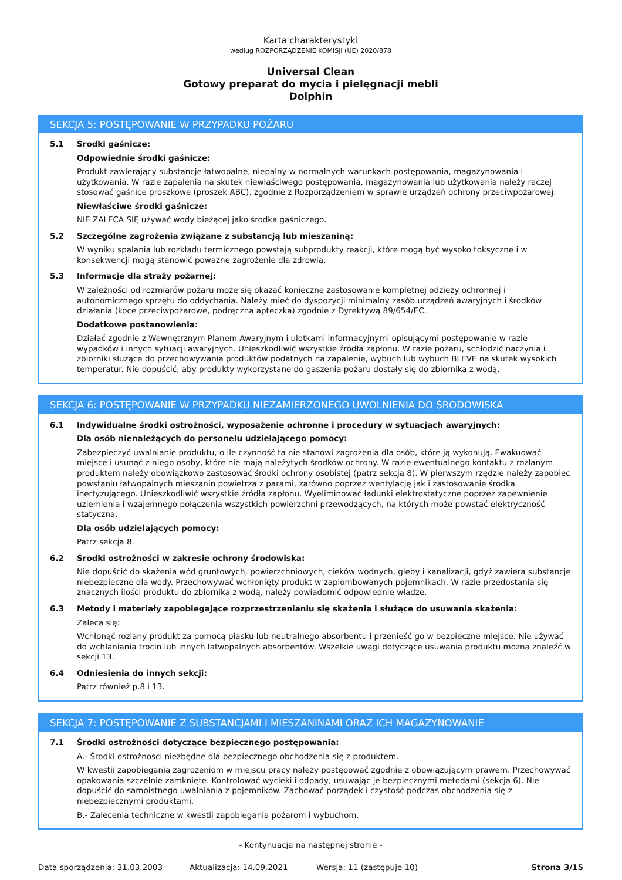Karta charakterystyki
według ROZPORZĄDZENIE KOMISJI (UE) 2020/878
Universal Clean
Gotowy preparat do mycia i pielęgnacji mebli
Dolphin
SEKCJA 5: POSTĘPOWANIE W PRZYPADKU POŻARU
5.1 Środki gaśnicze:
Odpowiednie środki gaśnicze:
Produkt zawierający substancje łatwopalne, niepalny w normalnych warunkach postępowania, magazynowania i użytkowania. W razie zapalenia na skutek niewłaściwego postępowania, magazynowania lub użytkowania należy raczej stosować gaśnice proszkowe (proszek ABC), zgodnie z Rozporządzeniem w sprawie urządzeń ochrony przeciwpożarowej.
Niewłaściwe środki gaśnicze:
NIE ZALECA SIĘ używać wody bieżącej jako środka gaśniczego.
5.2 Szczególne zagrożenia związane z substancją lub mieszaniną:
W wyniku spalania lub rozkładu termicznego powstają subprodukty reakcji, które mogą być wysoko toksyczne i w konsekwencji mogą stanowić poważne zagrożenie dla zdrowia.
5.3 Informacje dla straży pożarnej:
W zależności od rozmiarów pożaru może się okazać konieczne zastosowanie kompletnej odzieży ochronnej i autonomicznego sprzętu do oddychania. Należy mieć do dyspozycji minimalny zasób urządzeń awaryjnych i środków działania (koce przeciwpożarowe, podręczna apteczka) zgodnie z Dyrektywą 89/654/EC.
Dodatkowe postanowienia:
Działać zgodnie z Wewnętrznym Planem Awaryjnym i ulotkami informacyjnymi opisującymi postępowanie w razie wypadków i innych sytuacji awaryjnych. Unieszkodliwić wszystkie źródła zapłonu. W razie pożaru, schłodzić naczynia i zbiorniki służące do przechowywania produktów podatnych na zapalenie, wybuch lub wybuch BLEVE na skutek wysokich temperatur. Nie dopuścić, aby produkty wykorzystane do gaszenia pożaru dostały się do zbiornika z wodą.
SEKCJA 6: POSTĘPOWANIE W PRZYPADKU NIEZAMIERZONEGO UWOLNIENIA DO ŚRODOWISKA
6.1 Indywidualne środki ostrożności, wyposażenie ochronne i procedury w sytuacjach awaryjnych:
Dla osób nienależących do personelu udzielającego pomocy:
Zabezpieczyć uwalnianie produktu, o ile czynność ta nie stanowi zagrożenia dla osób, które ją wykonują. Ewakuować miejsce i usunąć z niego osoby, które nie mają należytych środków ochrony. W razie ewentualnego kontaktu z rozlanym produktem należy obowiązkowo zastosować środki ochrony osobistej (patrz sekcja 8). W pierwszym rzędzie należy zapobiec powstaniu łatwopalnych mieszanin powietrza z parami, zarówno poprzez wentylację jak i zastosowanie środka inertyzującego. Unieszkodliwić wszystkie źródła zapłonu. Wyeliminować ładunki elektrostatyczne poprzez zapewnienie uziemienia i wzajemnego połączenia wszystkich powierzchni przewodzących, na których może powstać elektryczność statyczna.
Dla osób udzielających pomocy:
Patrz sekcja 8.
6.2 Środki ostrożności w zakresie ochrony środowiska:
Nie dopuścić do skażenia wód gruntowych, powierzchniowych, cieków wodnych, gleby i kanalizacji, gdyż zawiera substancje niebezpieczne dla wody. Przechowywać wchłonięty produkt w zaplombowanych pojemnikach. W razie przedostania się znacznych ilości produktu do zbiornika z wodą, należy powiadomić odpowiednie władze.
6.3 Metody i materiały zapobiegające rozprzestrzenianiu się skażenia i służące do usuwania skażenia:
Zaleca się:
Wchłonąć rozlany produkt za pomocą piasku lub neutralnego absorbentu i przenieść go w bezpieczne miejsce. Nie używać do wchłaniania trocin lub innych łatwopalnych absorbentów. Wszelkie uwagi dotyczące usuwania produktu można znaleźć w sekcji 13.
6.4 Odniesienia do innych sekcji:
Patrz również p.8 i 13.
SEKCJA 7: POSTĘPOWANIE Z SUBSTANCJAMI I MIESZANINAMI ORAZ ICH MAGAZYNOWANIE
7.1 Środki ostrożności dotyczące bezpiecznego postępowania:
A.- Środki ostrożności niezbędne dla bezpiecznego obchodzenia się z produktem.
W kwestii zapobiegania zagrożeniom w miejscu pracy należy postępować zgodnie z obowiązującym prawem. Przechowywać opakowania szczelnie zamknięte. Kontrolować wycieki i odpady, usuwając je bezpiecznymi metodami (sekcja 6). Nie dopuścić do samoistnego uwalniania z pojemników. Zachować porządek i czystość podczas obchodzenia się z niebezpiecznymi produktami.
B.- Zalecenia techniczne w kwestii zapobiegania pożarom i wybuchom.
- Kontynuacja na następnej stronie -
Data sporządzenia: 31.03.2003 Aktualizacja: 14.09.2021 Wersja: 11 (zastępuje 10) Strona 3/15